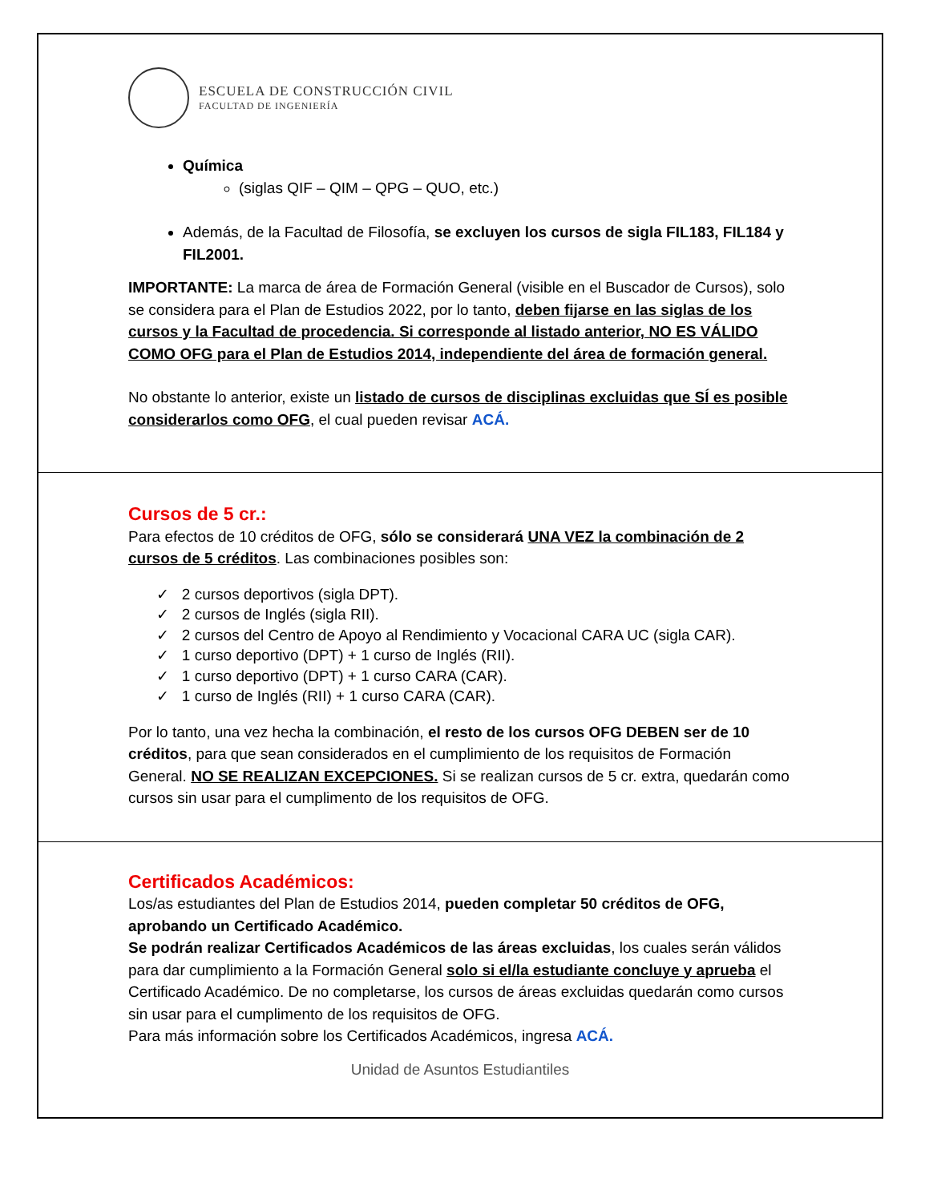ESCUELA DE CONSTRUCCIÓN CIVIL
FACULTAD DE INGENIERÍA
Química
(siglas QIF – QIM – QPG – QUO, etc.)
Además, de la Facultad de Filosofía, se excluyen los cursos de sigla FIL183, FIL184 y FIL2001.
IMPORTANTE: La marca de área de Formación General (visible en el Buscador de Cursos), solo se considera para el Plan de Estudios 2022, por lo tanto, deben fijarse en las siglas de los cursos y la Facultad de procedencia. Si corresponde al listado anterior, NO ES VÁLIDO COMO OFG para el Plan de Estudios 2014, independiente del área de formación general.
No obstante lo anterior, existe un listado de cursos de disciplinas excluidas que SÍ es posible considerarlos como OFG, el cual pueden revisar ACÁ.
Cursos de 5 cr.:
Para efectos de 10 créditos de OFG, sólo se considerará UNA VEZ la combinación de 2 cursos de 5 créditos. Las combinaciones posibles son:
✓ 2 cursos deportivos (sigla DPT).
✓ 2 cursos de Inglés (sigla RII).
✓ 2 cursos del Centro de Apoyo al Rendimiento y Vocacional CARA UC (sigla CAR).
✓ 1 curso deportivo (DPT) + 1 curso de Inglés (RII).
✓ 1 curso deportivo (DPT) + 1 curso CARA (CAR).
✓ 1 curso de Inglés (RII) + 1 curso CARA (CAR).
Por lo tanto, una vez hecha la combinación, el resto de los cursos OFG DEBEN ser de 10 créditos, para que sean considerados en el cumplimiento de los requisitos de Formación General. NO SE REALIZAN EXCEPCIONES. Si se realizan cursos de 5 cr. extra, quedarán como cursos sin usar para el cumplimento de los requisitos de OFG.
Certificados Académicos:
Los/as estudiantes del Plan de Estudios 2014, pueden completar 50 créditos de OFG, aprobando un Certificado Académico.
Se podrán realizar Certificados Académicos de las áreas excluidas, los cuales serán válidos para dar cumplimiento a la Formación General solo si el/la estudiante concluye y aprueba el Certificado Académico. De no completarse, los cursos de áreas excluidas quedarán como cursos sin usar para el cumplimento de los requisitos de OFG.
Para más información sobre los Certificados Académicos, ingresa ACÁ.
Unidad de Asuntos Estudiantiles